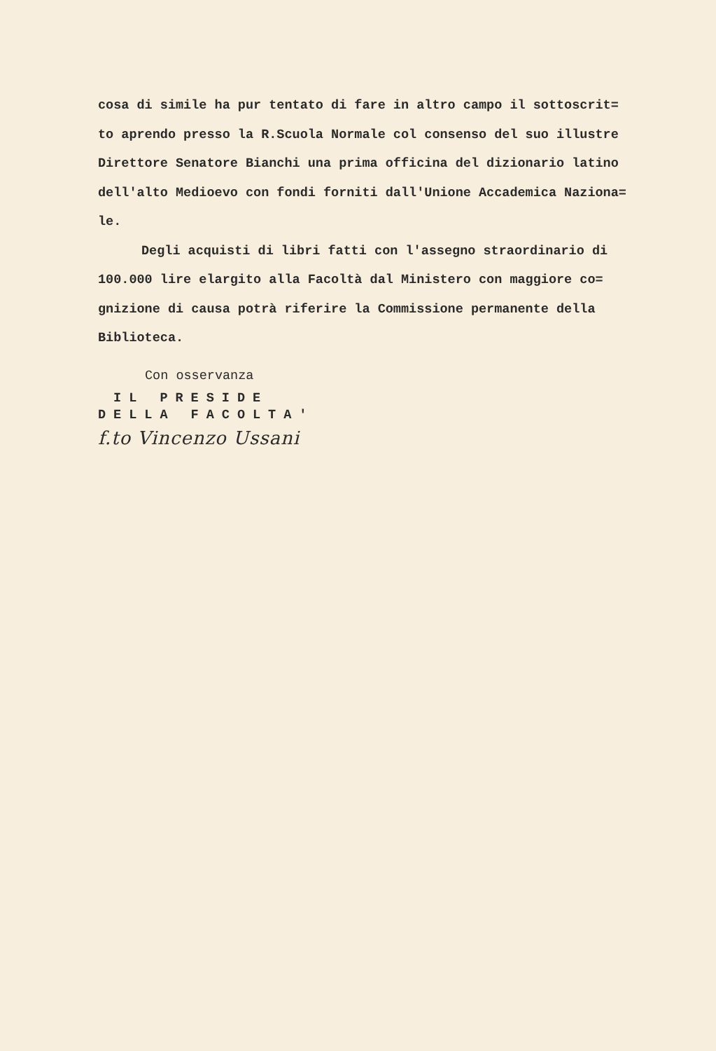cosa di simile ha pur tentato di fare in altro campo il sottoscrit=
to aprendo presso la R.Scuola Normale col consenso del suo illustre
Direttore Senatore Bianchi una prima officina del dizionario latino
dell'alto Medioevo con fondi forniti dall'Unione Accademica Naziona=
le.
Degli acquisti di libri fatti con l'assegno straordinario di
100.000 lire elargito alla Facoltà dal Ministero con maggiore co=
gnizione di causa potrà riferire la Commissione permanente della
Biblioteca.
Con osservanza
IL PRESIDE
DELLA FACOLTA'
f.to Vincenzo Ussani